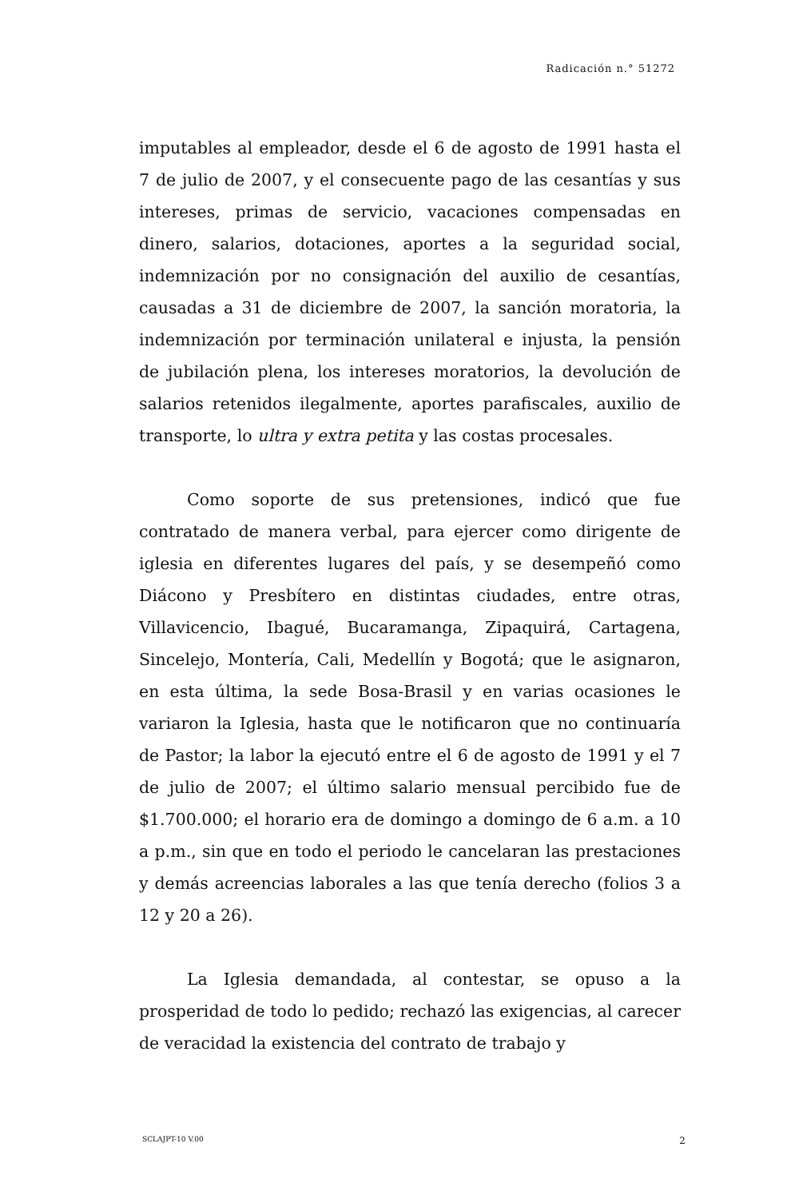Radicación n.° 51272
imputables al empleador, desde el 6 de agosto de 1991 hasta el 7 de julio de 2007, y el consecuente pago de las cesantías y sus intereses, primas de servicio, vacaciones compensadas en dinero, salarios, dotaciones, aportes a la seguridad social, indemnización por no consignación del auxilio de cesantías, causadas a 31 de diciembre de 2007, la sanción moratoria, la indemnización por terminación unilateral e injusta, la pensión de jubilación plena, los intereses moratorios, la devolución de salarios retenidos ilegalmente, aportes parafiscales, auxilio de transporte, lo ultra y extra petita y las costas procesales.
Como soporte de sus pretensiones, indicó que fue contratado de manera verbal, para ejercer como dirigente de iglesia en diferentes lugares del país, y se desempeñó como Diácono y Presbítero en distintas ciudades, entre otras, Villavicencio, Ibagué, Bucaramanga, Zipaquirá, Cartagena, Sincelejo, Montería, Cali, Medellín y Bogotá; que le asignaron, en esta última, la sede Bosa-Brasil y en varias ocasiones le variaron la Iglesia, hasta que le notificaron que no continuaría de Pastor; la labor la ejecutó entre el 6 de agosto de 1991 y el 7 de julio de 2007; el último salario mensual percibido fue de $1.700.000; el horario era de domingo a domingo de 6 a.m. a 10 a p.m., sin que en todo el periodo le cancelaran las prestaciones y demás acreencias laborales a las que tenía derecho (folios 3 a 12 y 20 a 26).
La Iglesia demandada, al contestar, se opuso a la prosperidad de todo lo pedido; rechazó las exigencias, al carecer de veracidad la existencia del contrato de trabajo y
SCLAJPT-10 V.00 2